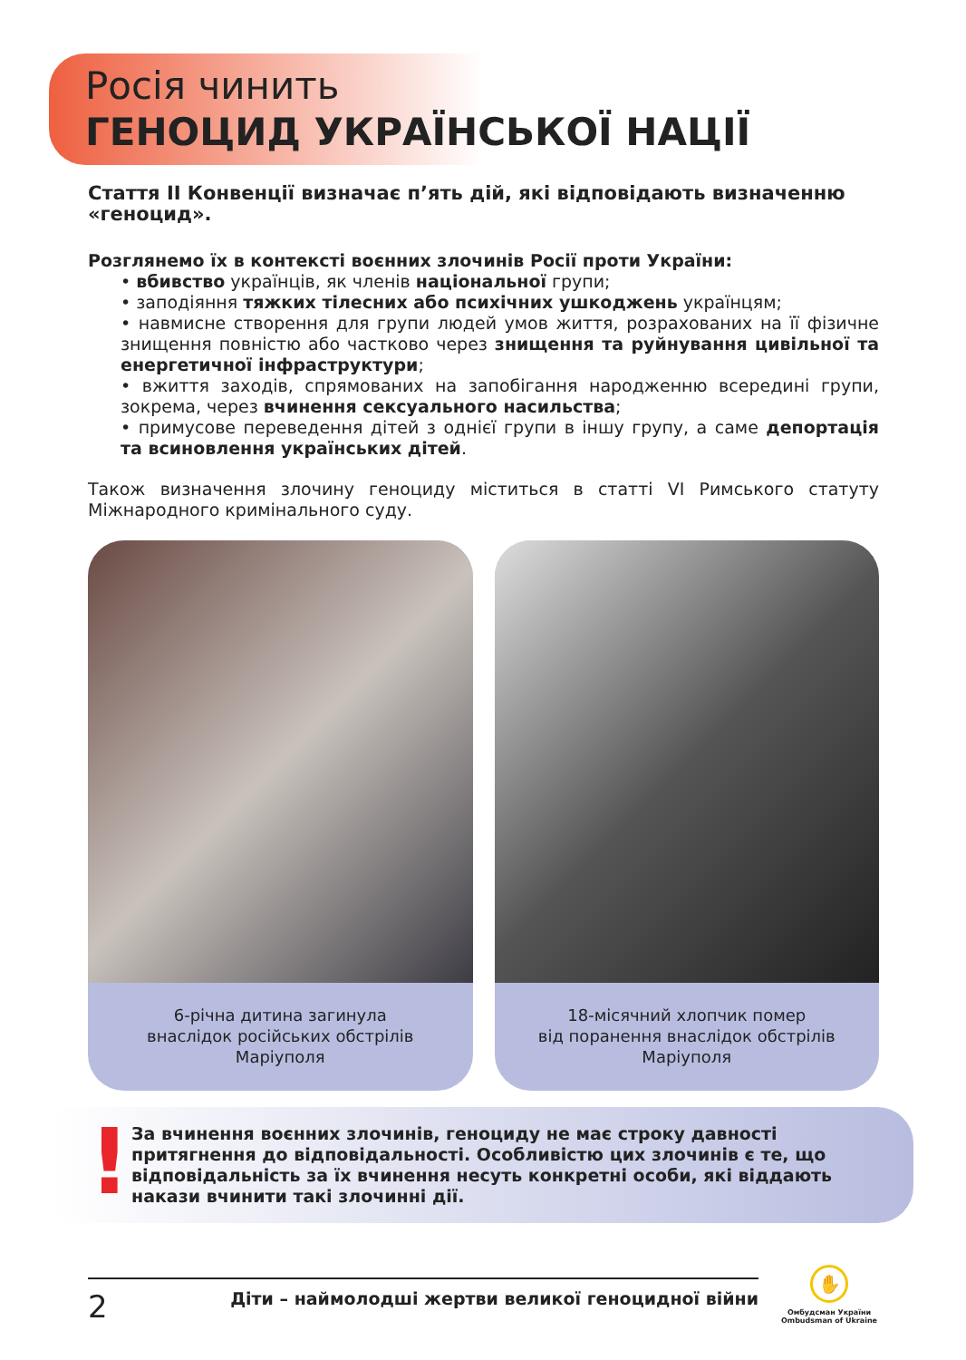Росія чинить
ГЕНОЦИД УКРАЇНСЬКОЇ НАЦІЇ
Стаття ІІ Конвенції визначає п’ять дій, які відповідають визначенню «геноцид».
Розглянемо їх в контексті воєнних злочинів Росії проти України:
• вбивство українців, як членів національної групи;
• заподіяння тяжких тілесних або психічних ушкоджень українцям;
• навмисне створення для групи людей умов життя, розрахованих на її фізичне знищення повністю або частково через знищення та руйнування цивільної та енергетичної інфраструктури;
• вжиття заходів, спрямованих на запобігання народженню всередині групи, зокрема, через вчинення сексуального насильства;
• примусове переведення дітей з однієї групи в іншу групу, а саме депортація та всиновлення українських дітей.
Також визначення злочину геноциду міститься в статті VI Римського статуту Міжнародного кримінального суду.
6-річна дитина загинула
внаслідок російських обстрілів
Маріуполя
18-місячний хлопчик помер
від поранення внаслідок обстрілів
Маріуполя
! За вчинення воєнних злочинів, геноциду не має строку давності притягнення до відповідальності. Особливістю цих злочинів є те, що відповідальність за їх вчинення несуть конкретні особи, які віддають накази вчинити такі злочинні дії.
2 Діти – наймолодші жертви великої геноцидної війни
✋
Омбудсман України
Ombudsman of Ukraine